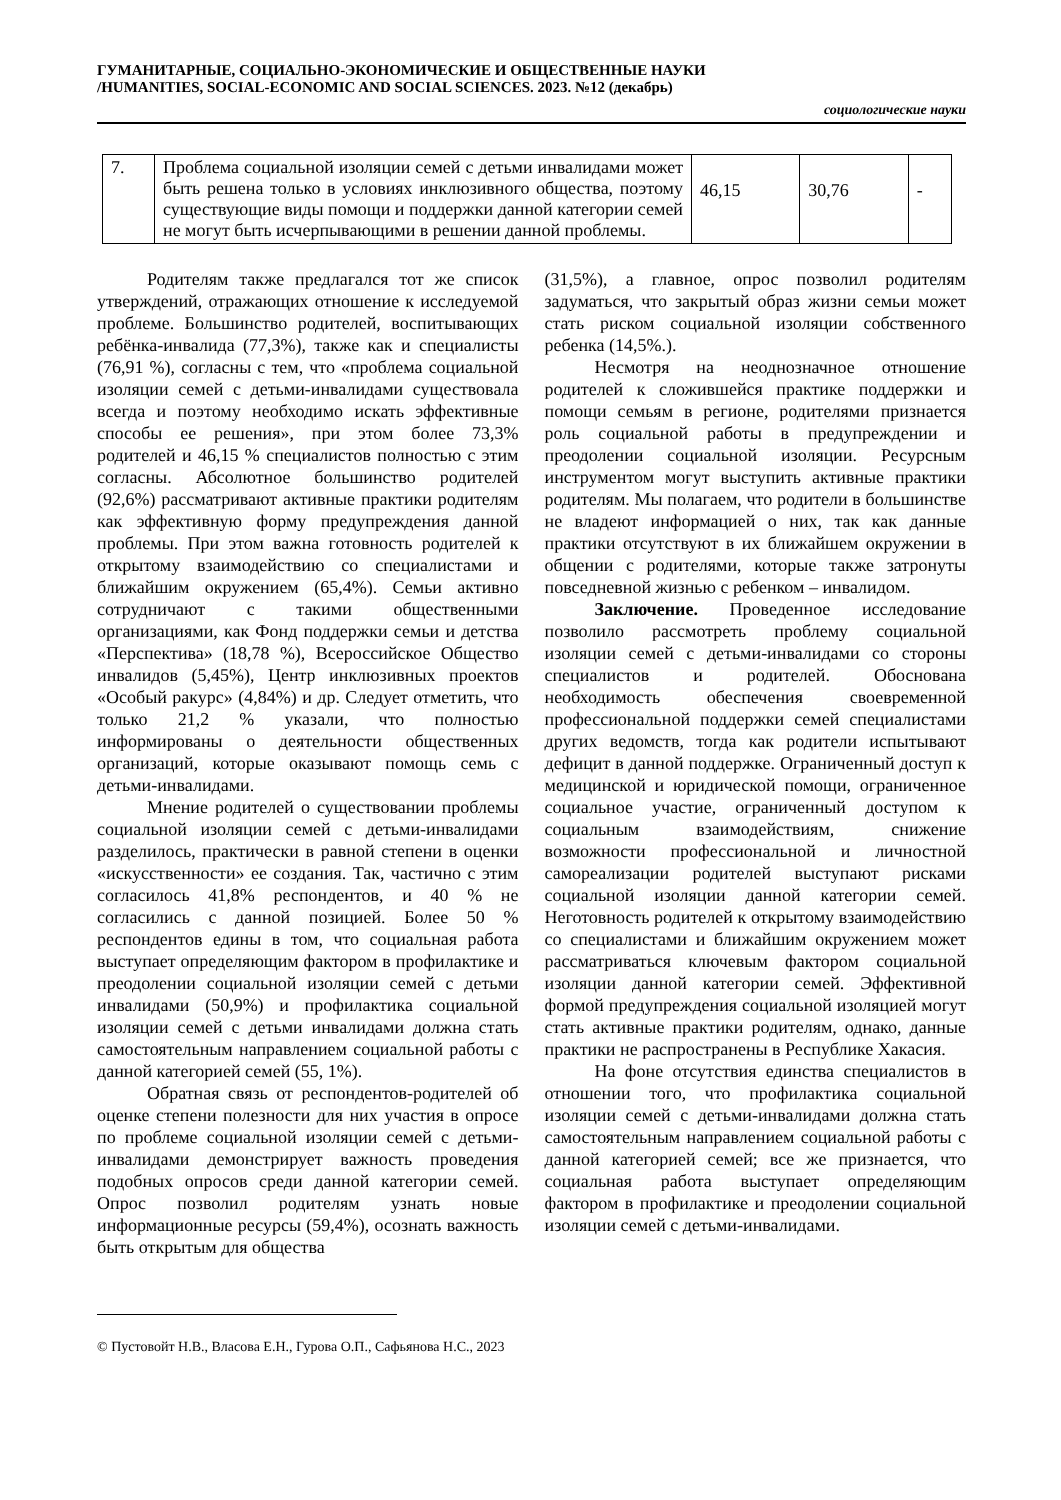ГУМАНИТАРНЫЕ, СОЦИАЛЬНО-ЭКОНОМИЧЕСКИЕ И ОБЩЕСТВЕННЫЕ НАУКИ
/HUMANITIES, SOCIAL-ECONOMIC AND SOCIAL SCIENCES. 2023. №12 (декабрь)
социологические науки
| 7. | Проблема социальной изоляции семей с детьми инвалидами может быть решена только в условиях инклюзивного общества, поэтому существующие виды помощи и поддержки данной категории семей не могут быть исчерпывающими в решении данной проблемы. | 46,15 | 30,76 | - |
Родителям также предлагался тот же список утверждений, отражающих отношение к исследуемой проблеме. Большинство родителей, воспитывающих ребёнка-инвалида (77,3%), также как и специалисты (76,91 %), согласны с тем, что «проблема социальной изоляции семей с детьми-инвалидами существовала всегда и поэтому необходимо искать эффективные способы ее решения», при этом более 73,3% родителей и 46,15 % специалистов полностью с этим согласны. Абсолютное большинство родителей (92,6%) рассматривают активные практики родителям как эффективную форму предупреждения данной проблемы. При этом важна готовность родителей к открытому взаимодействию со специалистами и ближайшим окружением (65,4%). Семьи активно сотрудничают с такими общественными организациями, как Фонд поддержки семьи и детства «Перспектива» (18,78 %), Всероссийское Общество инвалидов (5,45%), Центр инклюзивных проектов «Особый ракурс» (4,84%) и др. Следует отметить, что только 21,2 % указали, что полностью информированы о деятельности общественных организаций, которые оказывают помощь семь с детьми-инвалидами.
Мнение родителей о существовании проблемы социальной изоляции семей с детьми-инвалидами разделилось, практически в равной степени в оценки «искусственности» ее создания. Так, частично с этим согласилось 41,8% респондентов, и 40 % не согласились с данной позицией. Более 50 % респондентов едины в том, что социальная работа выступает определяющим фактором в профилактике и преодолении социальной изоляции семей с детьми инвалидами (50,9%) и профилактика социальной изоляции семей с детьми инвалидами должна стать самостоятельным направлением социальной работы с данной категорией семей (55, 1%).
Обратная связь от респондентов-родителей об оценке степени полезности для них участия в опросе по проблеме социальной изоляции семей с детьми-инвалидами демонстрирует важность проведения подобных опросов среди данной категории семей. Опрос позволил родителям узнать новые информационные ресурсы (59,4%), осознать важность быть открытым для общества
(31,5%), а главное, опрос позволил родителям задуматься, что закрытый образ жизни семьи может стать риском социальной изоляции собственного ребенка (14,5%.).
Несмотря на неоднозначное отношение родителей к сложившейся практике поддержки и помощи семьям в регионе, родителями признается роль социальной работы в предупреждении и преодолении социальной изоляции. Ресурсным инструментом могут выступить активные практики родителям. Мы полагаем, что родители в большинстве не владеют информацией о них, так как данные практики отсутствуют в их ближайшем окружении в общении с родителями, которые также затронуты повседневной жизнью с ребенком – инвалидом.
Заключение. Проведенное исследование позволило рассмотреть проблему социальной изоляции семей с детьми-инвалидами со стороны специалистов и родителей. Обоснована необходимость обеспечения своевременной профессиональной поддержки семей специалистами других ведомств, тогда как родители испытывают дефицит в данной поддержке. Ограниченный доступ к медицинской и юридической помощи, ограниченное социальное участие, ограниченный доступом к социальным взаимодействиям, снижение возможности профессиональной и личностной самореализации родителей выступают рисками социальной изоляции данной категории семей. Неготовность родителей к открытому взаимодействию со специалистами и ближайшим окружением может рассматриваться ключевым фактором социальной изоляции данной категории семей. Эффективной формой предупреждения социальной изоляцией могут стать активные практики родителям, однако, данные практики не распространены в Республике Хакасия.
На фоне отсутствия единства специалистов в отношении того, что профилактика социальной изоляции семей с детьми-инвалидами должна стать самостоятельным направлением социальной работы с данной категорией семей; все же признается, что социальная работа выступает определяющим фактором в профилактике и преодолении социальной изоляции семей с детьми-инвалидами.
© Пустовойт Н.В., Власова Е.Н., Гурова О.П., Сафьянова Н.С., 2023